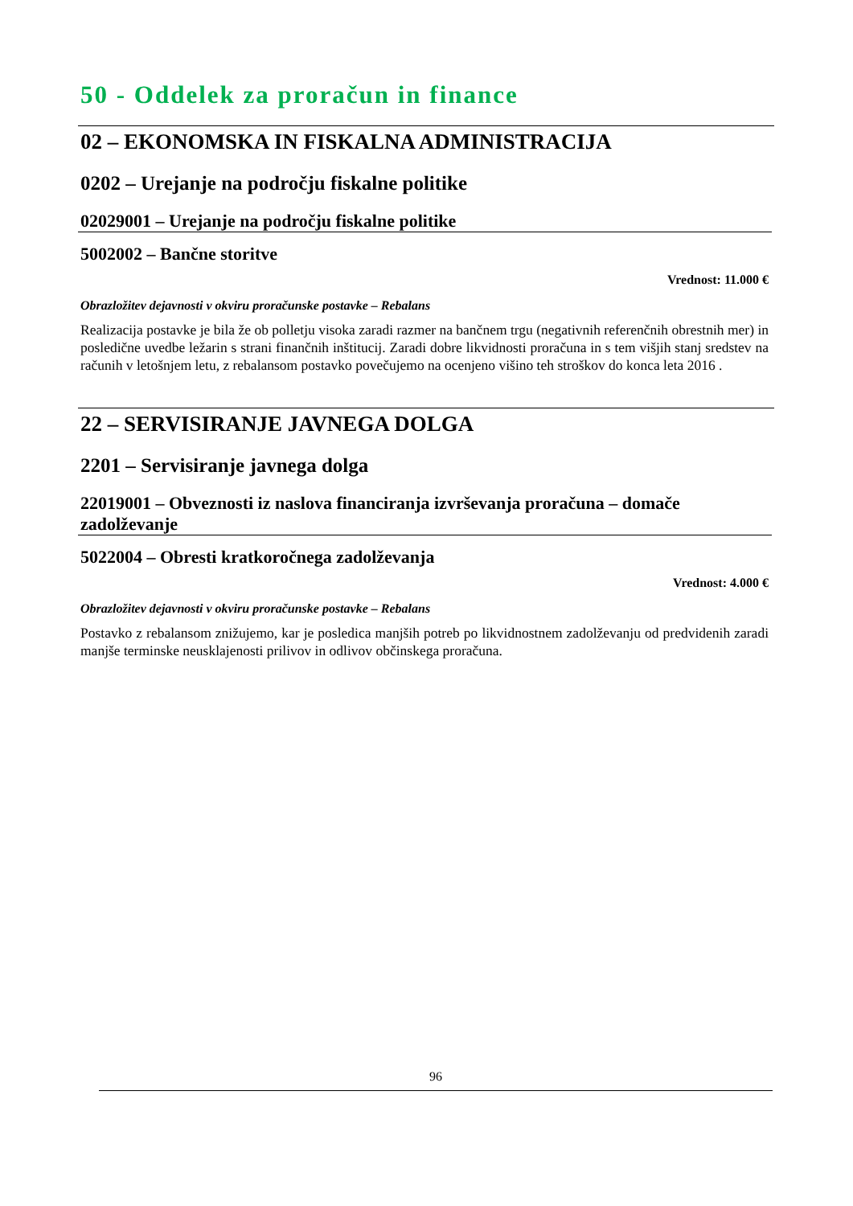50 - Oddelek za proračun in finance
02 – EKONOMSKA IN FISKALNA ADMINISTRACIJA
0202 – Urejanje na področju fiskalne politike
02029001 – Urejanje na področju fiskalne politike
5002002 – Bančne storitve
Vrednost: 11.000 €
Obrazložitev dejavnosti v okviru proračunske postavke – Rebalans
Realizacija postavke je bila že ob polletju visoka zaradi razmer na bančnem trgu (negativnih referenčnih obrestnih mer) in posledične uvedbe ležarin s strani finančnih inštitucij. Zaradi dobre likvidnosti proračuna in s tem višjih stanj sredstev na računih v letošnjem letu, z rebalansom postavko povečujemo na ocenjeno višino teh stroškov do konca leta 2016 .
22 – SERVISIRANJE JAVNEGA DOLGA
2201 – Servisiranje javnega dolga
22019001 – Obveznosti iz naslova financiranja izvrševanja proračuna – domače zadolževanje
5022004 – Obresti kratkoročnega zadolževanja
Vrednost: 4.000 €
Obrazložitev dejavnosti v okviru proračunske postavke – Rebalans
Postavko z rebalansom znižujemo, kar je posledica manjših potreb po likvidnostnem zadolževanju od predvidenih zaradi manjše terminske neusklajenosti prilivov in odlivov občinskega proračuna.
96